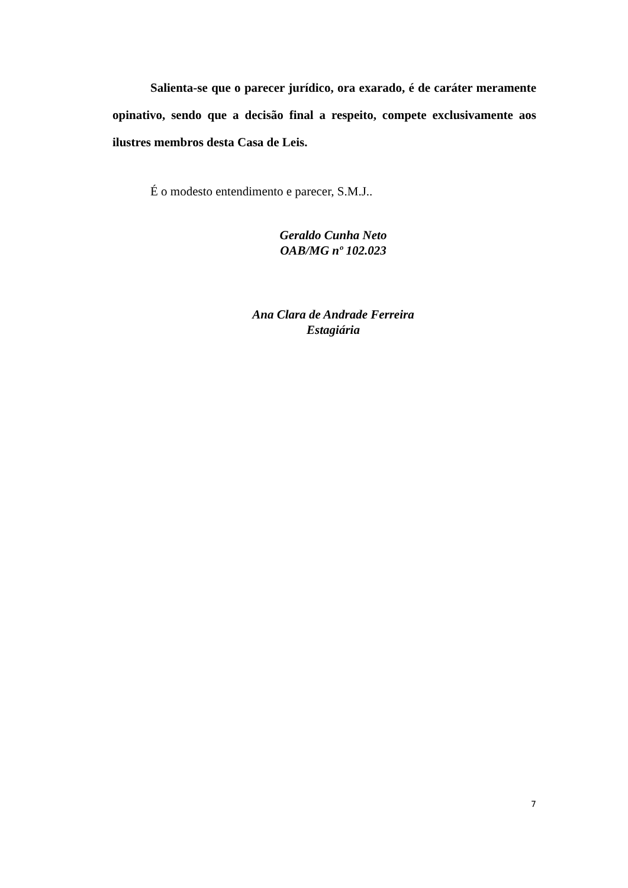Salienta-se que o parecer jurídico, ora exarado, é de caráter meramente opinativo, sendo que a decisão final a respeito, compete exclusivamente aos ilustres membros desta Casa de Leis.
É o modesto entendimento e parecer, S.M.J..
Geraldo Cunha Neto
OAB/MG nº 102.023
Ana Clara de Andrade Ferreira
Estagiária
7